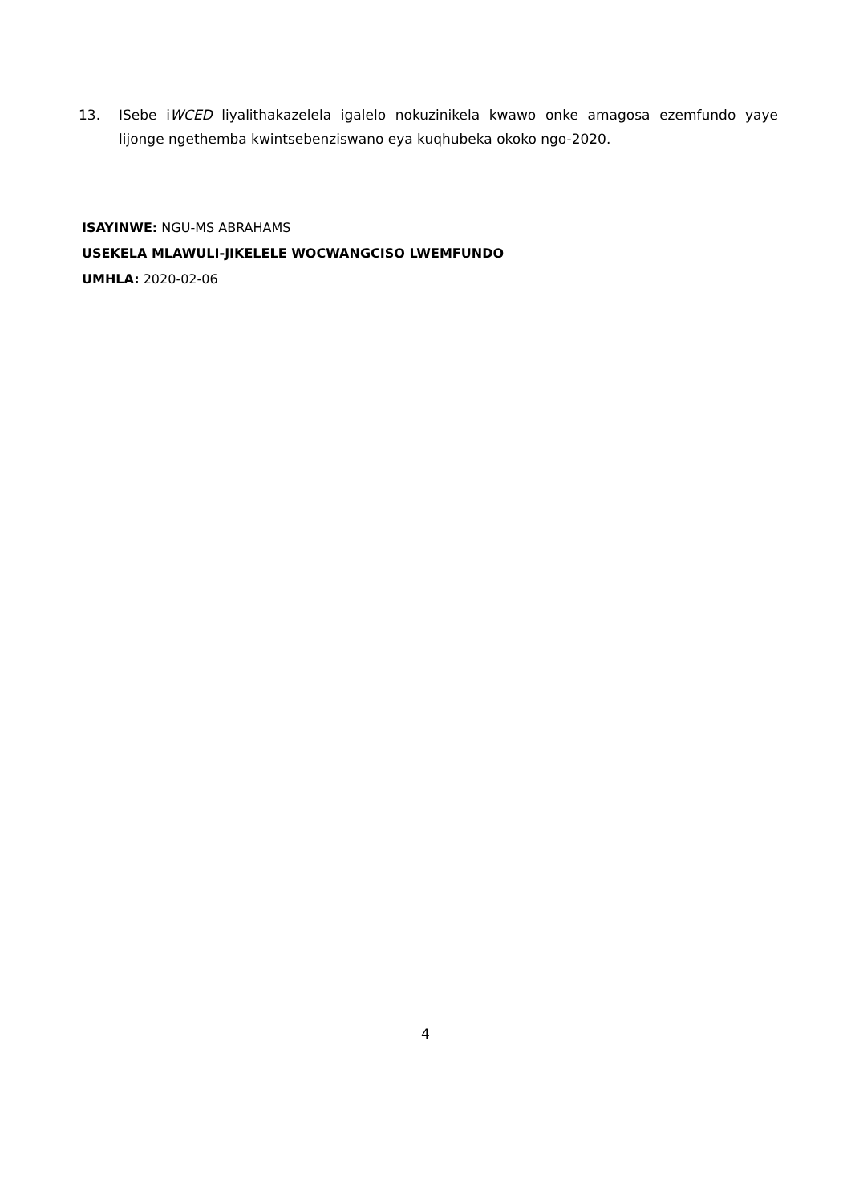13. ISebe iWCED liyalithakazelela igalelo nokuzinikela kwawo onke amagosa ezemfundo yaye lijonge ngethemba kwintsebenziswano eya kuqhubeka okoko ngo-2020.
ISAYINWE: NGU-MS ABRAHAMS
USEKELA MLAWULI-JIKELELE WOCWANGCISO LWEMFUNDO
UMHLA: 2020-02-06
4